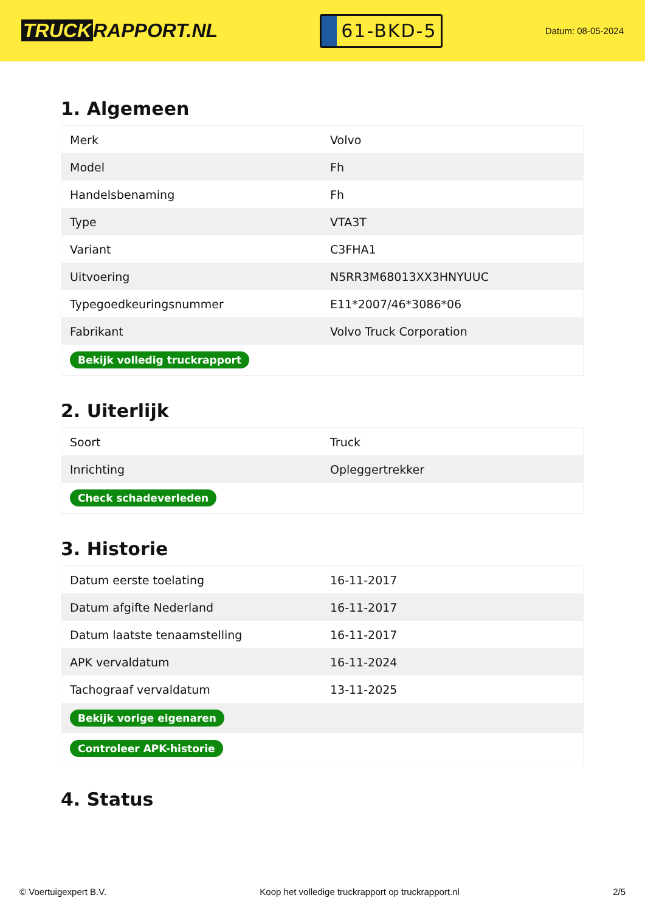TRUCK RAPPORT.NL
61-BKD-5
Datum: 08-05-2024
1. Algemeen
| Merk | Volvo |
| Model | Fh |
| Handelsbenaming | Fh |
| Type | VTA3T |
| Variant | C3FHA1 |
| Uitvoering | N5RR3M68013XX3HNYUUC |
| Typegoedkeuringsnummer | E11*2007/46*3086*06 |
| Fabrikant | Volvo Truck Corporation |
| Bekijk volledig truckrapport | |
2. Uiterlijk
| Soort | Truck |
| Inrichting | Opleggertrekker |
| Check schadeverleden | |
3. Historie
| Datum eerste toelating | 16-11-2017 |
| Datum afgifte Nederland | 16-11-2017 |
| Datum laatste tenaamstelling | 16-11-2017 |
| APK vervaldatum | 16-11-2024 |
| Tachograaf vervaldatum | 13-11-2025 |
| Bekijk vorige eigenaren | |
| Controleer APK-historie | |
4. Status
© Voertuigexpert B.V. Koop het volledige truckrapport op truckrapport.nl 2/5